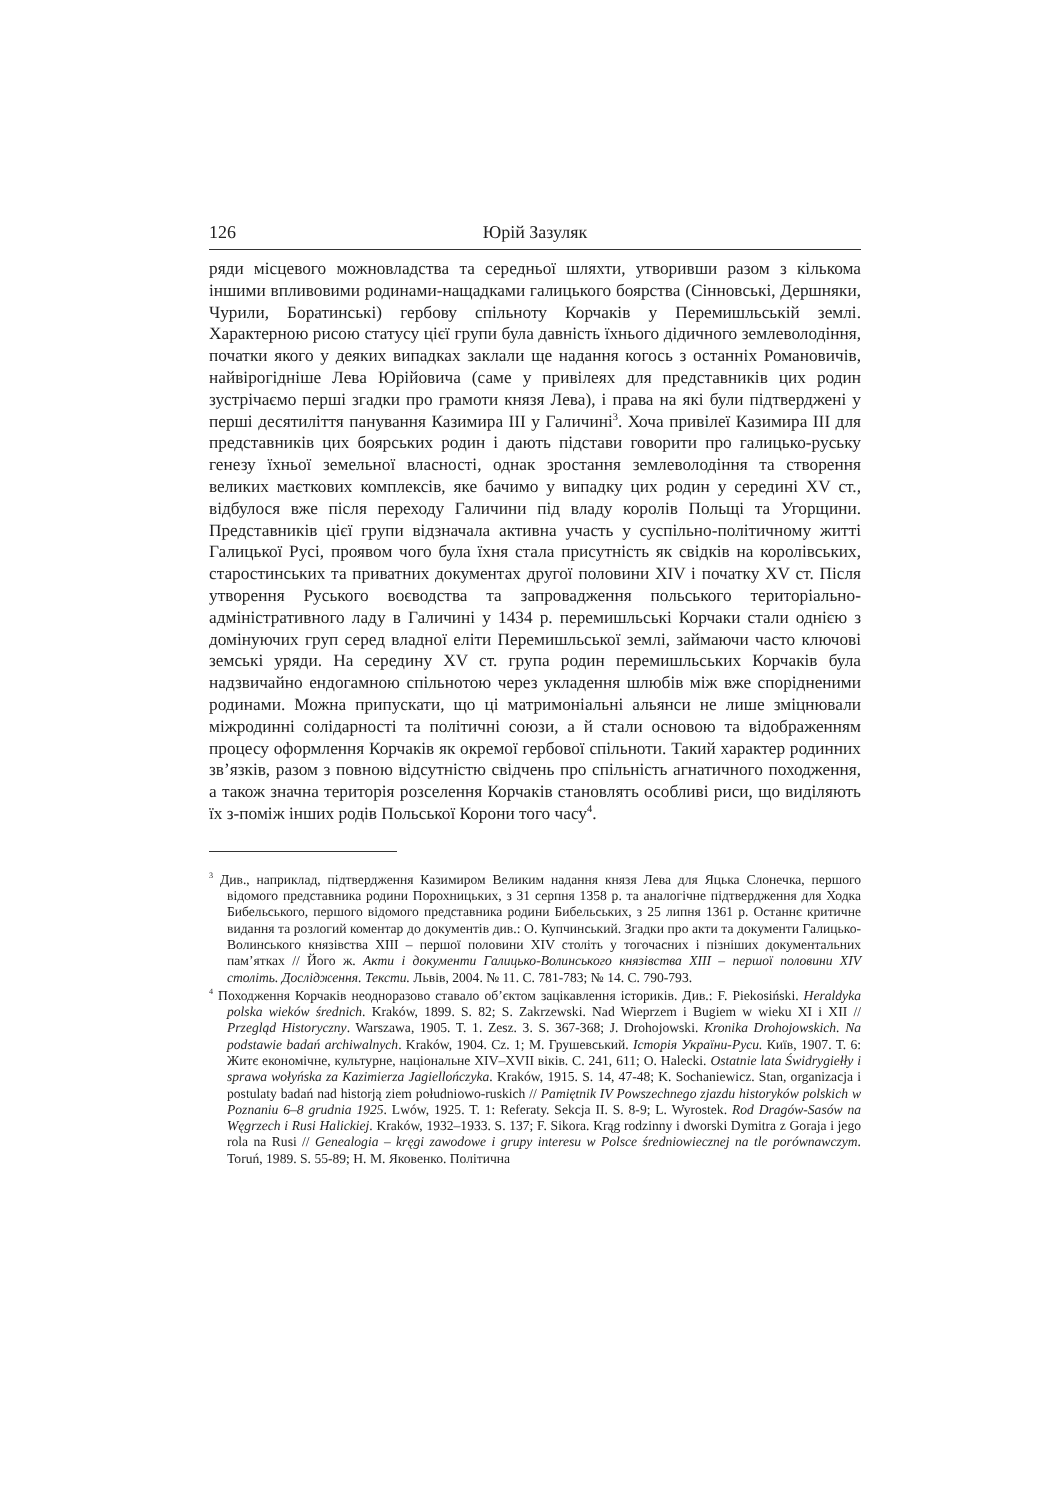126 Юрій Зазуляк
ряди місцевого можновладства та середньої шляхти, утворивши разом з кількома іншими впливовими родинами-нащадками галицького боярства (Сінновські, Дершняки, Чурили, Боратинські) гербову спільноту Корчаків у Перемишльській землі. Характерною рисою статусу цієї групи була давність їхнього дідичного землеволодіння, початки якого у деяких випадках заклали ще надання когось з останніх Романовичів, найвірогідніше Лева Юрійовича (саме у привілеях для представників цих родин зустрічаємо перші згадки про грамоти князя Лева), і права на які були підтверджені у перші десятиліття панування Казимира ІІІ у Галичині<sup>3</sup>. Хоча привілеї Казимира ІІІ для представників цих боярських родин і дають підстави говорити про галицько-руську генезу їхньої земельної власності, однак зростання землеволодіння та створення великих маєткових комплексів, яке бачимо у випадку цих родин у середині XV ст., відбулося вже після переходу Галичини під владу королів Польщі та Угорщини. Представників цієї групи відзначала активна участь у суспільно-політичному житті Галицької Русі, проявом чого була їхня стала присутність як свідків на королівських, старостинських та приватних документах другої половини XIV і початку XV ст. Після утворення Руського воєводства та запровадження польського територіально-адміністративного ладу в Галичині у 1434 р. перемишльські Корчаки стали однією з домінуючих груп серед владної еліти Перемишльської землі, займаючи часто ключові земські уряди. На середину XV ст. група родин перемишльських Корчаків була надзвичайно ендогамною спільнотою через укладення шлюбів між вже спорідненими родинами. Можна припускати, що ці матримоніальні альянси не лише зміцнювали міжродинні солідарності та політичні союзи, а й стали основою та відображенням процесу оформлення Корчаків як окремої гербової спільноти. Такий характер родинних зв’язків, разом з повною відсутністю свідчень про спільність агнатичного походження, а також значна територія розселення Корчаків становлять особливі риси, що виділяють їх з-поміж інших родів Польської Корони того часу<sup>4</sup>.
<sup>3</sup> Див., наприклад, підтвердження Казимиром Великим надання князя Лева для Яцька Слонечка, першого відомого представника родини Порохницьких, з 31 серпня 1358 р. та аналогічне підтвердження для Ходка Бибельського, першого відомого представника родини Бибельських, з 25 липня 1361 р. Останнє критичне видання та розлогий коментар до документів див.: О. Купчинський. Згадки про акти та документи Галицько-Волинського князівства XIII – першої половини XIV століть у тогочасних і пізніших документальних пам’ятках // Його ж. Акти і документи Галицько-Волинського князівства XIII – першої половини XIV століть. Дослідження. Тексти. Львів, 2004. № 11. С. 781-783; № 14. С. 790-793.
<sup>4</sup> Походження Корчаків неодноразово ставало об’єктом зацікавлення істориків. Див.: F. Piekosiński. Heraldyka polska wieków średnich. Kraków, 1899. S. 82; S. Zakrzewski. Nad Wieprzem i Bugiem w wieku XI i XII // Przegląd Historyczny. Warszawa, 1905. T. 1. Zesz. 3. S. 367-368; J. Drohojowski. Kronika Drohojowskich. Na podstawie badań archiwalnych. Kraków, 1904. Cz. 1; M. Грушевський. Історія України-Руси. Київ, 1907. Т. 6: Житє економічне, культурне, національне XIV–XVII віків. С. 241, 611; O. Halecki. Ostatnie lata Świdrygiełły i sprawa wołyńska za Kazimierza Jagiellończyka. Kraków, 1915. S. 14, 47-48; K. Sochaniewicz. Stan, organizacja i postulaty badań nad historją ziem południowo-ruskich // Pamiętnik IV Powszechnego zjazdu historyków polskich w Poznaniu 6–8 grudnia 1925. Lwów, 1925. T. 1: Referaty. Sekcja II. S. 8-9; L. Wyrostek. Rod Dragów-Sasów na Węgrzech i Rusi Halickiej. Kraków, 1932–1933. S. 137; F. Sikora. Krąg rodzinny i dworski Dymitra z Goraja i jego rola na Rusi // Genealogia – kręgi zawodowe i grupy interesu w Polsce średniowiecznej na tle porównawczym. Toruń, 1989. S. 55-89; Н. М. Яковенко. Політична